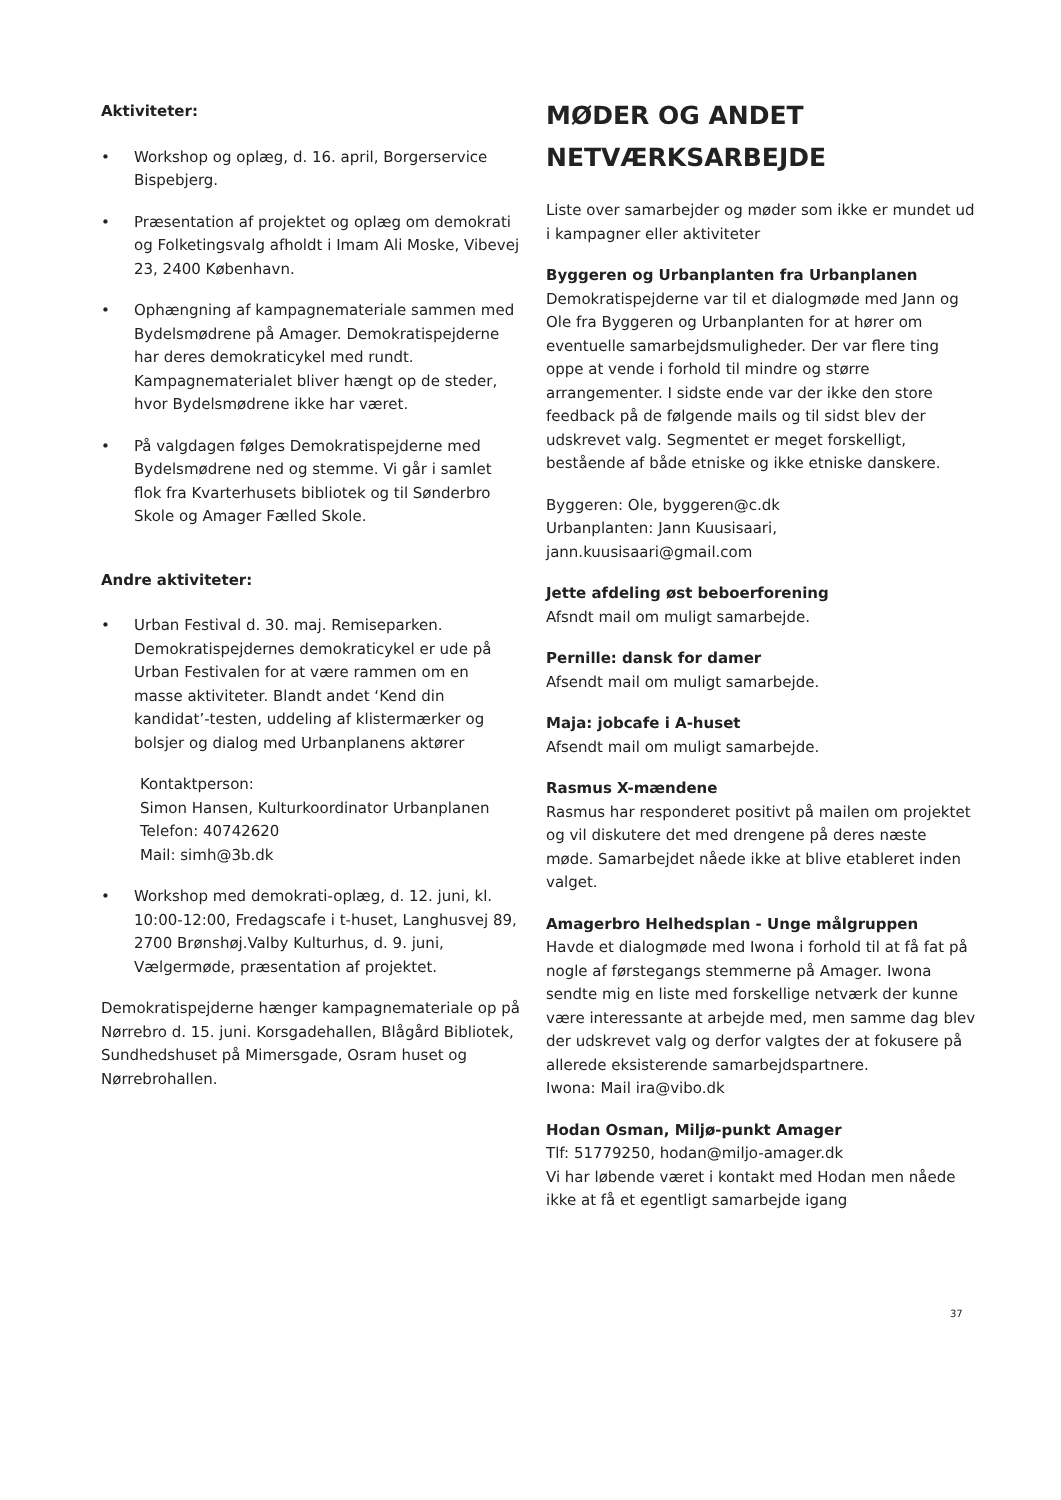Aktiviteter:
• Workshop og oplæg, d. 16. april, Borgerservice Bispebjerg.
• Præsentation af projektet og oplæg om demokrati og Folketingsvalg afholdt i Imam Ali Moske, Vibevej 23, 2400 København.
• Ophængning af kampagnemateriale sammen med Bydelsmødrene på Amager. Demokratispejderne har deres demokraticykel med rundt. Kampagnematerialet bliver hængt op de steder, hvor Bydelsmødrene ikke har været.
• På valgdagen følges Demokratispejderne med Bydelsmødrene ned og stemme. Vi går i samlet flok fra Kvarterhusets bibliotek og til Sønderbro Skole og Amager Fælled Skole.
Andre aktiviteter:
• Urban Festival d. 30. maj. Remiseparken. Demokratispejdernes demokraticykel er ude på Urban Festivalen for at være rammen om en masse aktiviteter. Blandt andet ‘Kend din kandidat’-testen, uddeling af klistermærker og bolsjer og dialog med Urbanplanens aktører
Kontaktperson:
Simon Hansen, Kulturkoordinator Urbanplanen
Telefon: 40742620
Mail: simh@3b.dk
• Workshop med demokrati-oplæg, d. 12. juni, kl. 10:00-12:00, Fredagscafe i t-huset, Langhusvej 89, 2700 Brønshøj.Valby Kulturhus, d. 9. juni, Vælgermøde, præsentation af projektet.
Demokratispejderne hænger kampagnemateriale op på Nørrebro d. 15. juni. Korsgadehallen, Blågård Bibliotek, Sundhedshuset på Mimersgade, Osram huset og Nørrebrohallen.
MØDER OG ANDET
NETVÆRKSARBEJDE
Liste over samarbejder og møder som ikke er mundet ud i kampagner eller aktiviteter
Byggeren og Urbanplanten fra Urbanplanen
Demokratispejderne var til et dialogmøde med Jann og Ole fra Byggeren og Urbanplanten for at hører om eventuelle samarbejdsmuligheder. Der var flere ting oppe at vende i forhold til mindre og større arrangementer. I sidste ende var der ikke den store feedback på de følgende mails og til sidst blev der udskrevet valg. Segmentet er meget forskelligt, bestående af både etniske og ikke etniske danskere.
Byggeren: Ole, byggeren@c.dk
Urbanplanten: Jann Kuusisaari,
jann.kuusisaari@gmail.com
Jette afdeling øst beboerforening
Afsndt mail om muligt samarbejde.
Pernille: dansk for damer
Afsendt mail om muligt samarbejde.
Maja: jobcafe i A-huset
Afsendt mail om muligt samarbejde.
Rasmus X-mændene
Rasmus har responderet positivt på mailen om projektet og vil diskutere det med drengene på deres næste møde. Samarbejdet nåede ikke at blive etableret inden valget.
Amagerbro Helhedsplan - Unge målgruppen
Havde et dialogmøde med Iwona i forhold til at få fat på nogle af førstegangs stemmerne på Amager. Iwona sendte mig en liste med forskellige netværk der kunne være interessante at arbejde med, men samme dag blev der udskrevet valg og derfor valgtes der at fokusere på allerede eksisterende samarbejdspartnere.
Iwona: Mail ira@vibo.dk
Hodan Osman, Miljø-punkt Amager
Tlf: 51779250, hodan@miljo-amager.dk
Vi har løbende været i kontakt med Hodan men nåede ikke at få et egentligt samarbejde igang
37